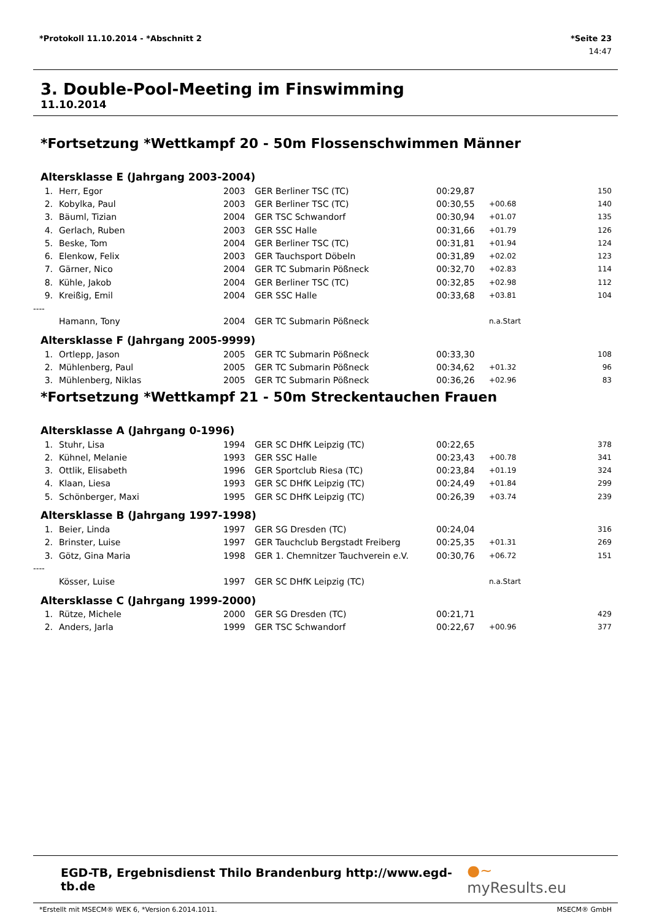*Protokoll 11.10.2014 - *Abschnitt 2 *Seite 23
14:47
3. Double-Pool-Meeting im Finswimming
11.10.2014
*Fortsetzung *Wettkampf 20 - 50m Flossenschwimmen Männer
Altersklasse E (Jahrgang 2003-2004)
| 1. | Herr, Egor | 2003 | GER | Berliner TSC (TC) | 00:29,87 | | 150 |
| 2. | Kobylka, Paul | 2003 | GER | Berliner TSC (TC) | 00:30,55 | +00.68 | 140 |
| 3. | Bäuml, Tizian | 2004 | GER | TSC Schwandorf | 00:30,94 | +01.07 | 135 |
| 4. | Gerlach, Ruben | 2003 | GER | SSC Halle | 00:31,66 | +01.79 | 126 |
| 5. | Beske, Tom | 2004 | GER | Berliner TSC (TC) | 00:31,81 | +01.94 | 124 |
| 6. | Elenkow, Felix | 2003 | GER | Tauchsport Döbeln | 00:31,89 | +02.02 | 123 |
| 7. | Gärner, Nico | 2004 | GER | TC Submarin Pößneck | 00:32,70 | +02.83 | 114 |
| 8. | Kühle, Jakob | 2004 | GER | Berliner TSC (TC) | 00:32,85 | +02.98 | 112 |
| 9. | Kreißig, Emil | 2004 | GER | SSC Halle | 00:33,68 | +03.81 | 104 |
| ---- | | | | | | | |
| | Hamann, Tony | 2004 | GER | TC Submarin Pößneck | | n.a.Start | |
Altersklasse F (Jahrgang 2005-9999)
| 1. | Ortlepp, Jason | 2005 | GER | TC Submarin Pößneck | 00:33,30 | | 108 |
| 2. | Mühlenberg, Paul | 2005 | GER | TC Submarin Pößneck | 00:34,62 | +01.32 | 96 |
| 3. | Mühlenberg, Niklas | 2005 | GER | TC Submarin Pößneck | 00:36,26 | +02.96 | 83 |
*Fortsetzung *Wettkampf 21 - 50m Streckentauchen Frauen
Altersklasse A (Jahrgang 0-1996)
| 1. | Stuhr, Lisa | 1994 | GER | SC DHfK Leipzig (TC) | 00:22,65 | | 378 |
| 2. | Kühnel, Melanie | 1993 | GER | SSC Halle | 00:23,43 | +00.78 | 341 |
| 3. | Ottlik, Elisabeth | 1996 | GER | Sportclub Riesa (TC) | 00:23,84 | +01.19 | 324 |
| 4. | Klaan, Liesa | 1993 | GER | SC DHfK Leipzig (TC) | 00:24,49 | +01.84 | 299 |
| 5. | Schönberger, Maxi | 1995 | GER | SC DHfK Leipzig (TC) | 00:26,39 | +03.74 | 239 |
Altersklasse B (Jahrgang 1997-1998)
| 1. | Beier, Linda | 1997 | GER | SG Dresden (TC) | 00:24,04 | | 316 |
| 2. | Brinster, Luise | 1997 | GER | Tauchclub Bergstadt Freiberg | 00:25,35 | +01.31 | 269 |
| 3. | Götz, Gina Maria | 1998 | GER | 1. Chemnitzer Tauchverein e.V. | 00:30,76 | +06.72 | 151 |
| ---- | | | | | | | |
| | Kösser, Luise | 1997 | GER | SC DHfK Leipzig (TC) | | n.a.Start | |
Altersklasse C (Jahrgang 1999-2000)
| 1. | Rütze, Michele | 2000 | GER | SG Dresden (TC) | 00:21,71 | | 429 |
| 2. | Anders, Jarla | 1999 | GER | TSC Schwandorf | 00:22,67 | +00.96 | 377 |
EGD-TB, Ergebnisdienst Thilo Brandenburg http://www.egd-tb.de ●~ myResults.eu
*Erstellt mit MSECM® WEK 6, *Version 6.2014.1011. MSECM® GmbH